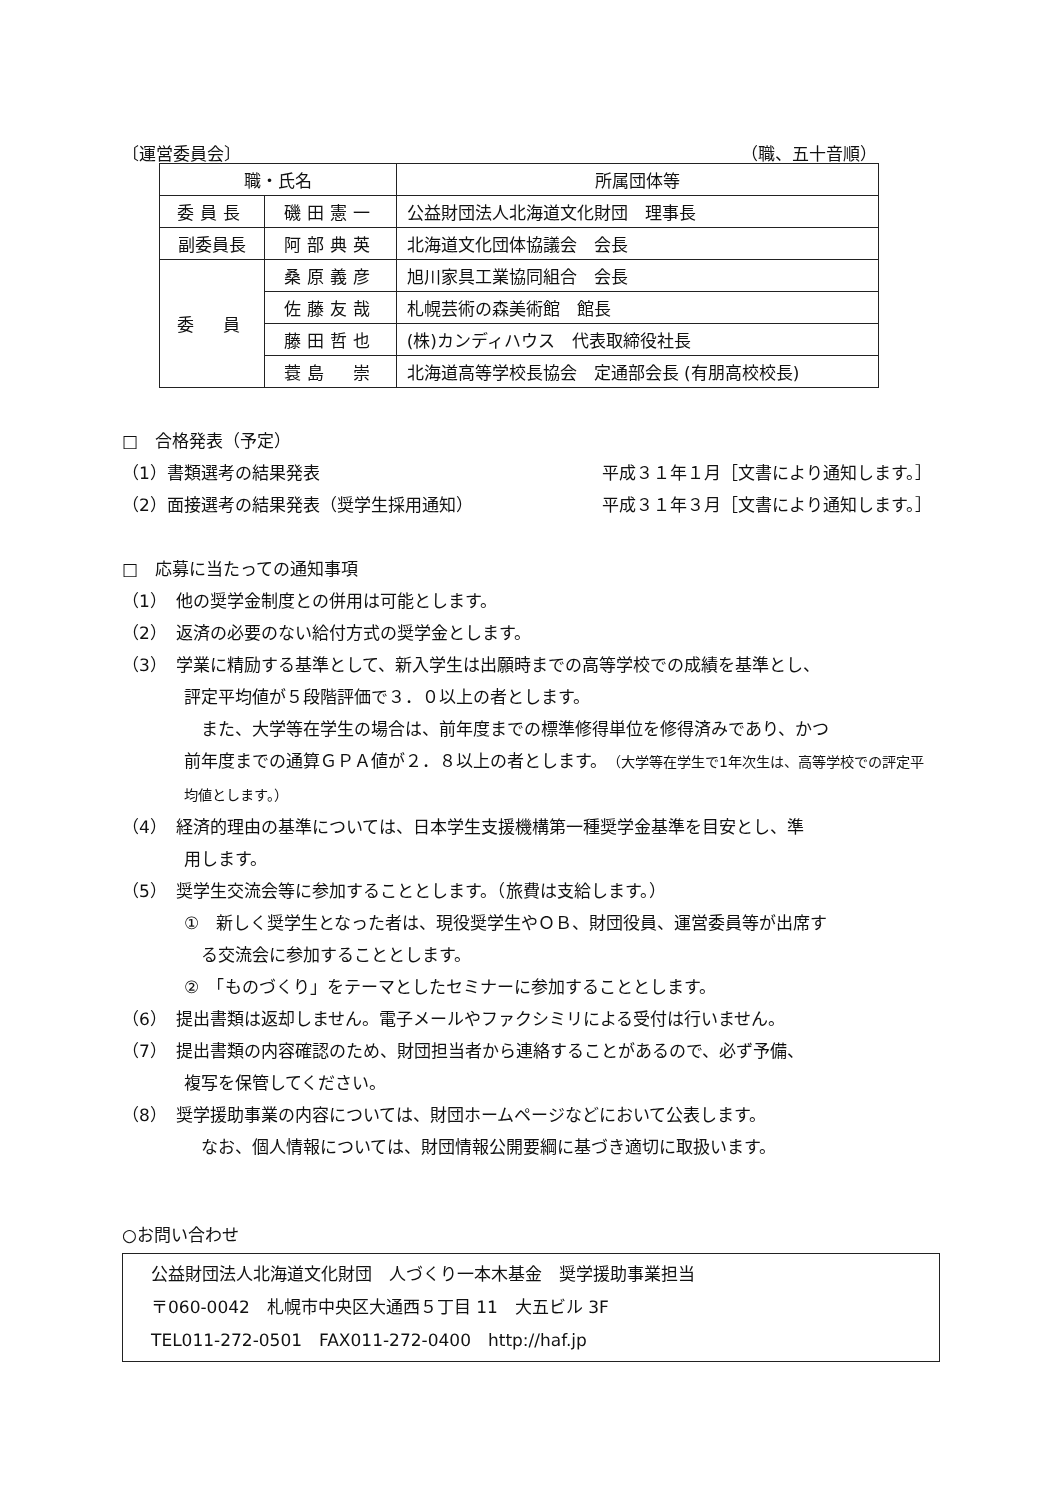〔運営委員会〕 （職、五十音順）
| 職・氏名 | | 所属団体等 |
| --- | --- | --- |
| 委員長 | 磯田憲一 | 公益財団法人北海道文化財団 理事長 |
| 副委員長 | 阿部典英 | 北海道文化団体協議会 会長 |
| 委 員 | 桑原義彦 | 旭川家具工業協同組合 会長 |
| | 佐藤友哉 | 札幌芸術の森美術館 館長 |
| | 藤田哲也 | (株)カンディハウス 代表取締役社長 |
| | 蓑島 崇 | 北海道高等学校長協会 定通部会長 (有朋高校校長) |
□　合格発表（予定）
（1）書類選考の結果発表 平成３１年１月［文書により通知します。］
（2）面接選考の結果発表（奨学生採用通知） 平成３１年３月［文書により通知します。］
□　応募に当たっての通知事項
（1）　他の奨学金制度との併用は可能とします。
（2）　返済の必要のない給付方式の奨学金とします。
（3）　学業に精励する基準として、新入学生は出願時までの高等学校での成績を基準とし、
評定平均値が５段階評価で３．０以上の者とします。
　また、大学等在学生の場合は、前年度までの標準修得単位を修得済みであり、かつ
前年度までの通算ＧＰＡ値が２．８以上の者とします。（大学等在学生で1年次生は、高等学校での評定平均値とします。）
（4）　経済的理由の基準については、日本学生支援機構第一種奨学金基準を目安とし、準
用します。
（5）　奨学生交流会等に参加することとします。（旅費は支給します。）
①　新しく奨学生となった者は、現役奨学生やＯＢ、財団役員、運営委員等が出席す
　る交流会に参加することとします。
②　「ものづくり」をテーマとしたセミナーに参加することとします。
（6）　提出書類は返却しません。電子メールやファクシミリによる受付は行いません。
（7）　提出書類の内容確認のため、財団担当者から連絡することがあるので、必ず予備、
複写を保管してください。
（8）　奨学援助事業の内容については、財団ホームページなどにおいて公表します。
　なお、個人情報については、財団情報公開要綱に基づき適切に取扱います。
○お問い合わせ
公益財団法人北海道文化財団　人づくり一本木基金　奨学援助事業担当
〒060-0042　札幌市中央区大通西５丁目 11　大五ビル 3F
TEL011-272-0501　FAX011-272-0400　http://haf.jp